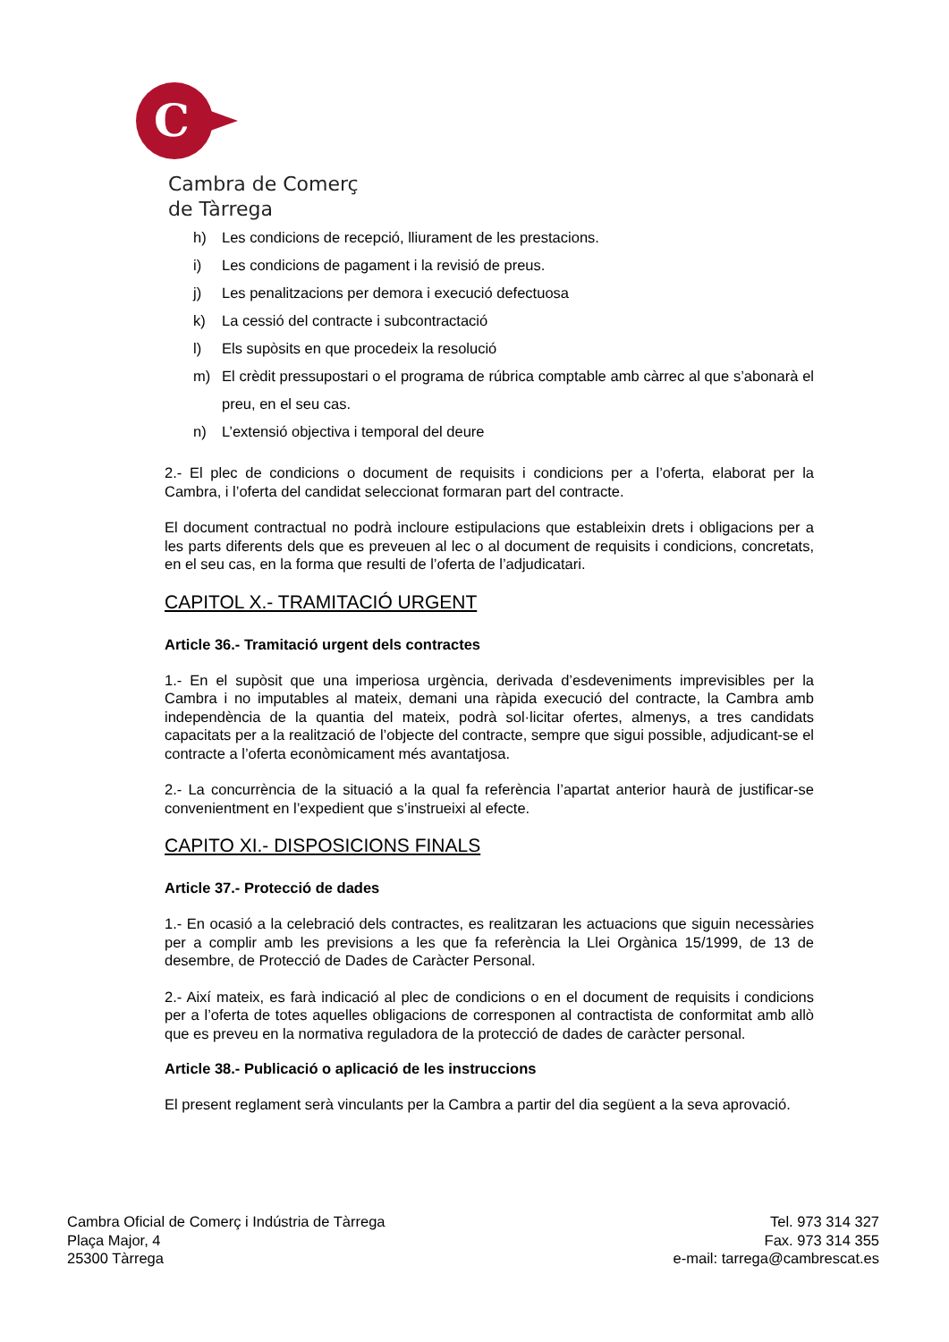C
Cambra de Comerç
de Tàrrega
h) Les condicions de recepció, lliurament de les prestacions.
i) Les condicions de pagament i la revisió de preus.
j) Les penalitzacions per demora i execució defectuosa
k) La cessió del contracte i subcontractació
l) Els supòsits en que procedeix la resolució
m) El crèdit pressupostari o el programa de rúbrica comptable amb càrrec al que s’abonarà el preu, en el seu cas.
n) L’extensió objectiva i temporal del deure
2.- El plec de condicions o document de requisits i condicions per a l’oferta, elaborat per la Cambra, i l’oferta del candidat seleccionat formaran part del contracte.
El document contractual no podrà incloure estipulacions que estableixin drets i obligacions per a les parts diferents dels que es preveuen al lec o al document de requisits i condicions, concretats, en el seu cas, en la forma que resulti de l’oferta de l’adjudicatari.
CAPITOL X.- TRAMITACIÓ URGENT
Article 36.- Tramitació urgent dels contractes
1.- En el supòsit que una imperiosa urgència, derivada d’esdeveniments imprevisibles per la Cambra i no imputables al mateix, demani una ràpida execució del contracte, la Cambra amb independència de la quantia del mateix, podrà sol·licitar ofertes, almenys, a tres candidats capacitats per a la realització de l’objecte del contracte, sempre que sigui possible, adjudicant-se el contracte a l’oferta econòmicament més avantatjosa.
2.- La concurrència de la situació a la qual fa referència l’apartat anterior haurà de justificar-se convenientment en l’expedient que s’instrueixi al efecte.
CAPITO XI.- DISPOSICIONS FINALS
Article 37.- Protecció de dades
1.- En ocasió a la celebració dels contractes, es realitzaran les actuacions que siguin necessàries per a complir amb les previsions a les que fa referència la Llei Orgànica 15/1999, de 13 de desembre, de Protecció de Dades de Caràcter Personal.
2.- Així mateix, es farà indicació al plec de condicions o en el document de requisits i condicions per a l’oferta de totes aquelles obligacions de corresponen al contractista de conformitat amb allò que es preveu en la normativa reguladora de la protecció de dades de caràcter personal.
Article 38.- Publicació o aplicació de les instruccions
El present reglament serà vinculants per la Cambra a partir del dia següent a la seva aprovació.
Cambra Oficial de Comerç i Indústria de Tàrrega
Plaça Major, 4
25300 Tàrrega
Tel. 973 314 327
Fax. 973 314 355
e-mail: tarrega@cambrescat.es